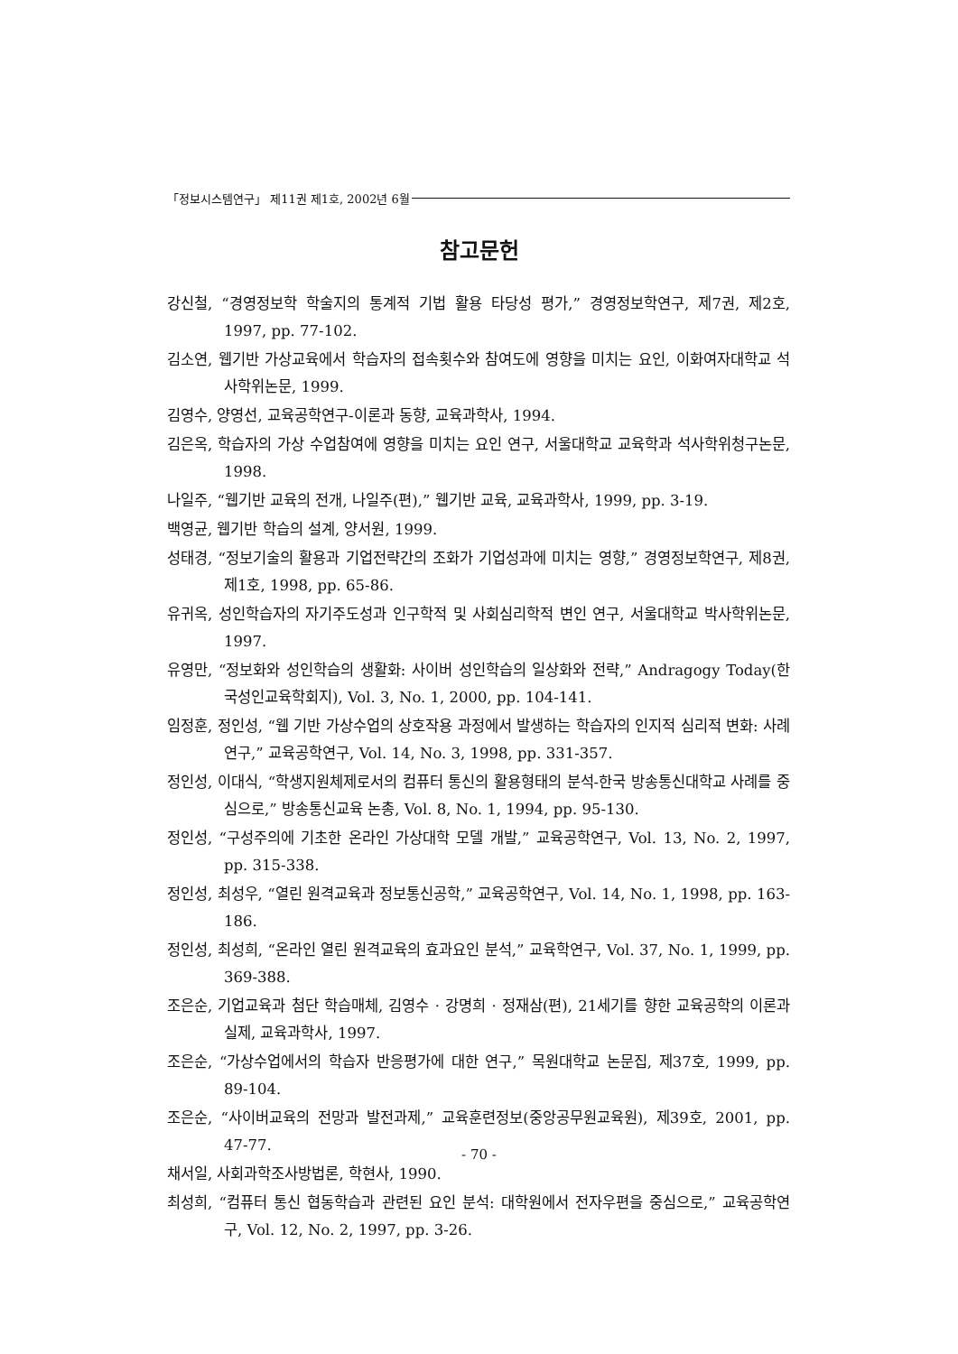「정보시스템연구」 제11권 제1호, 2002년 6월
참고문헌
강신철, “경영정보학 학술지의 통계적 기법 활용 타당성 평가,” 경영정보학연구, 제7권, 제2호, 1997, pp. 77-102.
김소연, 웹기반 가상교육에서 학습자의 접속횟수와 참여도에 영향을 미치는 요인, 이화여자대학교 석사학위논문, 1999.
김영수, 양영선, 교육공학연구-이론과 동향, 교육과학사, 1994.
김은옥, 학습자의 가상 수업참여에 영향을 미치는 요인 연구, 서울대학교 교육학과 석사학위청구논문, 1998.
나일주, “웹기반 교육의 전개, 나일주(편),” 웹기반 교육, 교육과학사, 1999, pp. 3-19.
백영균, 웹기반 학습의 설계, 양서원, 1999.
성태경, “정보기술의 활용과 기업전략간의 조화가 기업성과에 미치는 영향,” 경영정보학연구, 제8권, 제1호, 1998, pp. 65-86.
유귀옥, 성인학습자의 자기주도성과 인구학적 및 사회심리학적 변인 연구, 서울대학교 박사학위논문, 1997.
유영만, “정보화와 성인학습의 생활화: 사이버 성인학습의 일상화와 전략,” Andragogy Today(한국성인교육학회지), Vol. 3, No. 1, 2000, pp. 104-141.
임정훈, 정인성, “웹 기반 가상수업의 상호작용 과정에서 발생하는 학습자의 인지적 심리적 변화: 사례 연구,” 교육공학연구, Vol. 14, No. 3, 1998, pp. 331-357.
정인성, 이대식, “학생지원체제로서의 컴퓨터 통신의 활용형태의 분석-한국 방송통신대학교 사례를 중심으로,” 방송통신교육 논총, Vol. 8, No. 1, 1994, pp. 95-130.
정인성, “구성주의에 기초한 온라인 가상대학 모델 개발,” 교육공학연구, Vol. 13, No. 2, 1997, pp. 315-338.
정인성, 최성우, “열린 원격교육과 정보통신공학,” 교육공학연구, Vol. 14, No. 1, 1998, pp. 163-186.
정인성, 최성희, “온라인 열린 원격교육의 효과요인 분석,” 교육학연구, Vol. 37, No. 1, 1999, pp. 369-388.
조은순, 기업교육과 첨단 학습매체, 김영수 · 강명희 · 정재삼(편), 21세기를 향한 교육공학의 이론과 실제, 교육과학사, 1997.
조은순, “가상수업에서의 학습자 반응평가에 대한 연구,” 목원대학교 논문집, 제37호, 1999, pp. 89-104.
조은순, “사이버교육의 전망과 발전과제,” 교육훈련정보(중앙공무원교육원), 제39호, 2001, pp. 47-77.
채서일, 사회과학조사방법론, 학현사, 1990.
최성희, “컴퓨터 통신 협동학습과 관련된 요인 분석: 대학원에서 전자우편을 중심으로,” 교육공학연구, Vol. 12, No. 2, 1997, pp. 3-26.
- 70 -